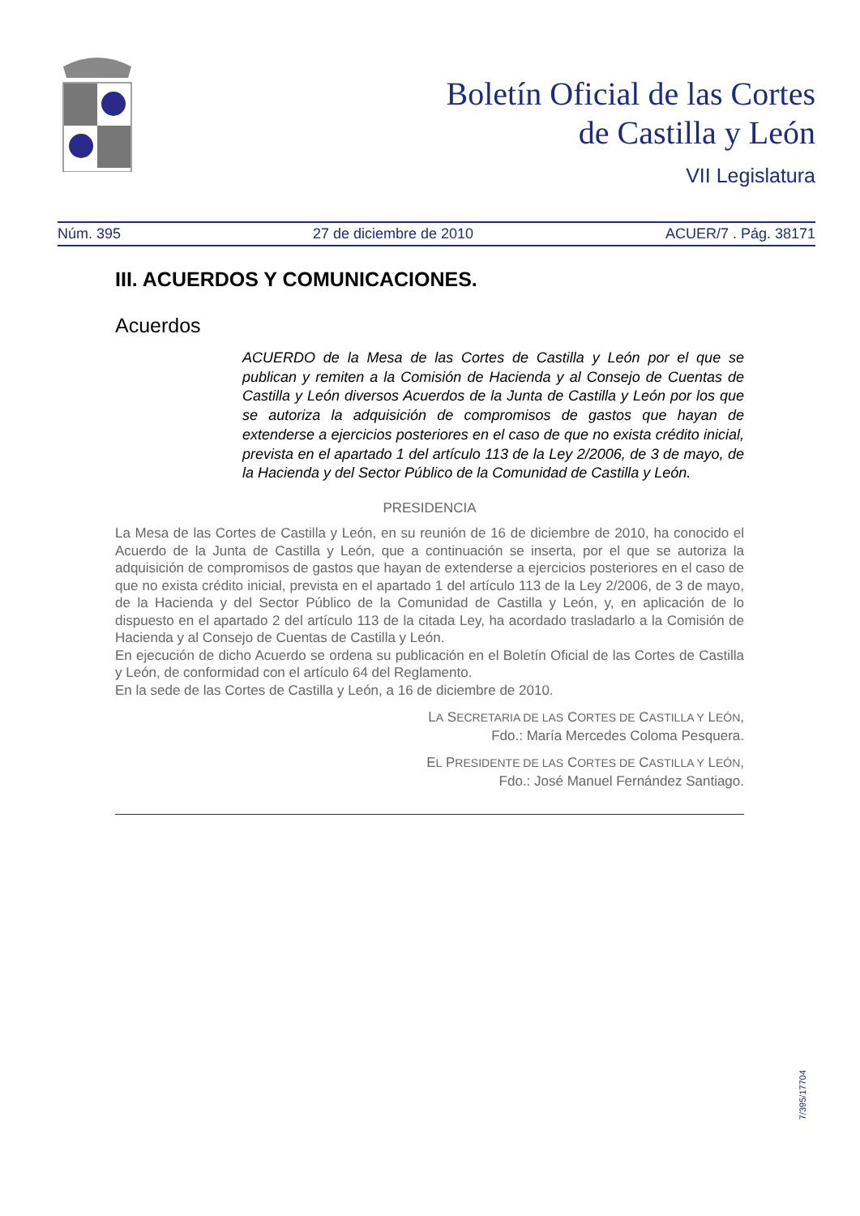Boletín Oficial de las Cortes
de Castilla y León
VII Legislatura
Núm. 395 27 de diciembre de 2010 ACUER/7 . Pág. 38171
III. ACUERDOS Y COMUNICACIONES.
Acuerdos
ACUERDO de la Mesa de las Cortes de Castilla y León por el que se publican y remiten a la Comisión de Hacienda y al Consejo de Cuentas de Castilla y León diversos Acuerdos de la Junta de Castilla y León por los que se autoriza la adquisición de compromisos de gastos que hayan de extenderse a ejercicios posteriores en el caso de que no exista crédito inicial, prevista en el apartado 1 del artículo 113 de la Ley 2/2006, de 3 de mayo, de la Hacienda y del Sector Público de la Comunidad de Castilla y León.
PRESIDENCIA
La Mesa de las Cortes de Castilla y León, en su reunión de 16 de diciembre de 2010, ha conocido el Acuerdo de la Junta de Castilla y León, que a continuación se inserta, por el que se autoriza la adquisición de compromisos de gastos que hayan de extenderse a ejercicios posteriores en el caso de que no exista crédito inicial, prevista en el apartado 1 del artículo 113 de la Ley 2/2006, de 3 de mayo, de la Hacienda y del Sector Público de la Comunidad de Castilla y León, y, en aplicación de lo dispuesto en el apartado 2 del artículo 113 de la citada Ley, ha acordado trasladarlo a la Comisión de Hacienda y al Consejo de Cuentas de Castilla y León.
En ejecución de dicho Acuerdo se ordena su publicación en el Boletín Oficial de las Cortes de Castilla y León, de conformidad con el artículo 64 del Reglamento.
En la sede de las Cortes de Castilla y León, a 16 de diciembre de 2010.
LA SECRETARIA DE LAS CORTES DE CASTILLA Y LEÓN,
Fdo.: María Mercedes Coloma Pesquera.
EL PRESIDENTE DE LAS CORTES DE CASTILLA Y LEÓN,
Fdo.: José Manuel Fernández Santiago.
7/395/17704